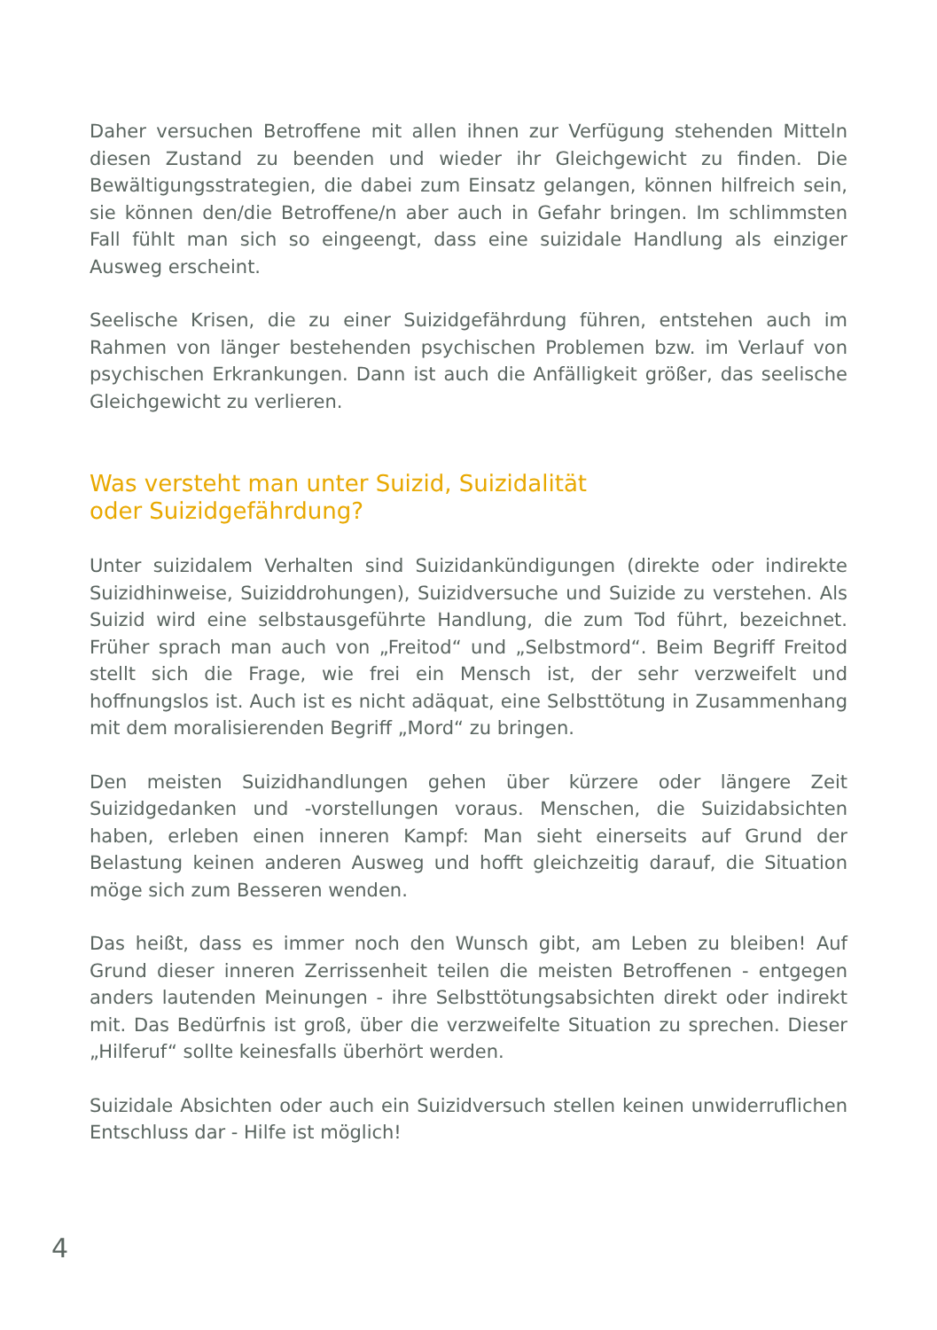Daher versuchen Betroffene mit allen ihnen zur Verfügung stehenden Mit­teln diesen Zustand zu beenden und wieder ihr Gleichgewicht zu finden. Die Bewältigungsstrategien, die dabei zum Einsatz gelangen, können hilf­reich sein, sie können den/die Betroffene/n aber auch in Gefahr bringen. Im schlimmsten Fall fühlt man sich so eingeengt, dass eine suizidale Handlung als einziger Ausweg erscheint.
Seelische Krisen, die zu einer Suizidgefährdung führen, entstehen auch im Rahmen von länger bestehenden psychischen Problemen bzw. im Verlauf von psychischen Erkrankungen. Dann ist auch die Anfälligkeit größer, das seelische Gleichgewicht zu verlieren.
Was versteht man unter Suizid, Suizidalität
oder Suizidgefährdung?
Unter suizidalem Verhalten sind Suizidankündigungen (direkte oder indirekte Suizidhinweise, Suiziddrohungen), Suizidversuche und Suizide zu verstehen. Als Suizid wird eine selbstausgeführte Handlung, die zum Tod führt, bezeichnet. Früher sprach man auch von „Freitod“ und „Selbstmord“. Beim Begriff Freitod stellt sich die Frage, wie frei ein Mensch ist, der sehr verzweifelt und hoffnungslos ist. Auch ist es nicht adäquat, eine Selbsttötung in Zusammenhang mit dem moralisierenden Begriff „Mord“ zu bringen.
Den meisten Suizidhandlungen gehen über kürzere oder längere Zeit Suizidgedanken und -vorstellungen voraus. Menschen, die Suizidabsichten haben, erleben einen inneren Kampf: Man sieht einerseits auf Grund der Belastung keinen anderen Ausweg und hofft gleichzeitig darauf, die Situation möge sich zum Besseren wenden.
Das heißt, dass es immer noch den Wunsch gibt, am Leben zu bleiben! Auf Grund dieser inneren Zerrissenheit teilen die meisten Betroffenen - entgegen anders lautenden Meinungen - ihre Selbsttötungsabsichten direkt oder indirekt mit. Das Bedürfnis ist groß, über die verzweifelte Situation zu sprechen. Dieser „Hilferuf“ sollte keinesfalls überhört werden.
Suizidale Absichten oder auch ein Suizidversuch stellen keinen unwiderruflichen Entschluss dar - Hilfe ist möglich!
4